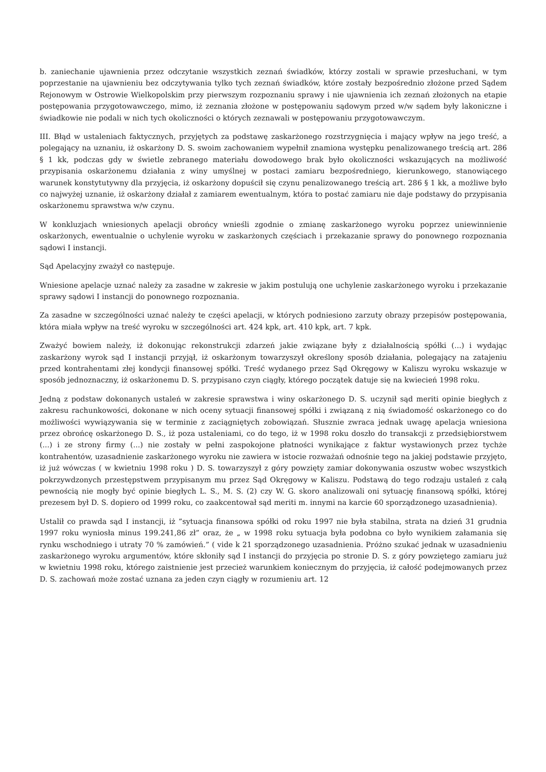b. zaniechanie ujawnienia przez odczytanie wszystkich zeznań świadków, którzy zostali w sprawie przesłuchani, w tym poprzestanie na ujawnieniu bez odczytywania tylko tych zeznań świadków, które zostały bezpośrednio złożone przed Sądem Rejonowym w Ostrowie Wielkopolskim przy pierwszym rozpoznaniu sprawy i nie ujawnienia ich zeznań złożonych na etapie postępowania przygotowawczego, mimo, iż zeznania złożone w postępowaniu sądowym przed w/w sądem były lakoniczne i świadkowie nie podali w nich tych okoliczności o których zeznawali w postępowaniu przygotowawczym.
III. Błąd w ustaleniach faktycznych, przyjętych za podstawę zaskarżonego rozstrzygnięcia i mający wpływ na jego treść, a polegający na uznaniu, iż oskarżony D. S. swoim zachowaniem wypełnił znamiona występku penalizowanego treścią art. 286 § 1 kk, podczas gdy w świetle zebranego materiału dowodowego brak było okoliczności wskazujących na możliwość przypisania oskarżonemu działania z winy umyślnej w postaci zamiaru bezpośredniego, kierunkowego, stanowiącego warunek konstytutywny dla przyjęcia, iż oskarżony dopuścił się czynu penalizowanego treścią art. 286 § 1 kk, a możliwe było co najwyżej uznanie, iż oskarżony działał z zamiarem ewentualnym, która to postać zamiaru nie daje podstawy do przypisania oskarżonemu sprawstwa w/w czynu.
W konkluzjach wniesionych apelacji obrońcy wnieśli zgodnie o zmianę zaskarżonego wyroku poprzez uniewinnienie oskarżonych, ewentualnie o uchylenie wyroku w zaskarżonych częściach i przekazanie sprawy do ponownego rozpoznania sądowi I instancji.
Sąd Apelacyjny zważył co następuje.
Wniesione apelacje uznać należy za zasadne w zakresie w jakim postulują one uchylenie zaskarżonego wyroku i przekazanie sprawy sądowi I instancji do ponownego rozpoznania.
Za zasadne w szczególności uznać należy te części apelacji, w których podniesiono zarzuty obrazy przepisów postępowania, która miała wpływ na treść wyroku w szczególności art. 424 kpk, art. 410 kpk, art. 7 kpk.
Zważyć bowiem należy, iż dokonując rekonstrukcji zdarzeń jakie związane były z działalnością spółki (...) i wydając zaskarżony wyrok sąd I instancji przyjął, iż oskarżonym towarzyszył określony sposób działania, polegający na zatajeniu przed kontrahentami złej kondycji finansowej spółki. Treść wydanego przez Sąd Okręgowy w Kaliszu wyroku wskazuje w sposób jednoznaczny, iż oskarżonemu D. S. przypisano czyn ciągły, którego początek datuje się na kwiecień 1998 roku.
Jedną z podstaw dokonanych ustaleń w zakresie sprawstwa i winy oskarżonego D. S. uczynił sąd meriti opinie biegłych z zakresu rachunkowości, dokonane w nich oceny sytuacji finansowej spółki i związaną z nią świadomość oskarżonego co do możliwości wywiązywania się w terminie z zaciągniętych zobowiązań. Słusznie zwraca jednak uwagę apelacja wniesiona przez obrońcę oskarżonego D. S., iż poza ustaleniami, co do tego, iż w 1998 roku doszło do transakcji z przedsiębiorstwem (...) i ze strony firmy (...) nie zostały w pełni zaspokojone płatności wynikające z faktur wystawionych przez tychże kontrahentów, uzasadnienie zaskarżonego wyroku nie zawiera w istocie rozważań odnośnie tego na jakiej podstawie przyjęto, iż już wówczas ( w kwietniu 1998 roku ) D. S. towarzyszył z góry powzięty zamiar dokonywania oszustw wobec wszystkich pokrzywdzonych przestępstwem przypisanym mu przez Sąd Okręgowy w Kaliszu. Podstawą do tego rodzaju ustaleń z całą pewnością nie mogły być opinie biegłych L. S., M. S. (2) czy W. G. skoro analizowali oni sytuację finansową spółki, której prezesem był D. S. dopiero od 1999 roku, co zaakcentował sąd meriti m. innymi na karcie 60 sporządzonego uzasadnienia).
Ustalił co prawda sąd I instancji, iż ”sytuacja finansowa spółki od roku 1997 nie była stabilna, strata na dzień 31 grudnia 1997 roku wyniosła minus 199.241,86 zł” oraz, że „ w 1998 roku sytuacja była podobna co było wynikiem załamania się rynku wschodniego i utraty 70 % zamówień.” ( vide k 21 sporządzonego uzasadnienia. Próżno szukać jednak w uzasadnieniu zaskarżonego wyroku argumentów, które skłoniły sąd I instancji do przyjęcia po stronie D. S. z góry powziętego zamiaru już w kwietniu 1998 roku, którego zaistnienie jest przecież warunkiem koniecznym do przyjęcia, iż całość podejmowanych przez D. S. zachowań może zostać uznana za jeden czyn ciągły w rozumieniu art. 12